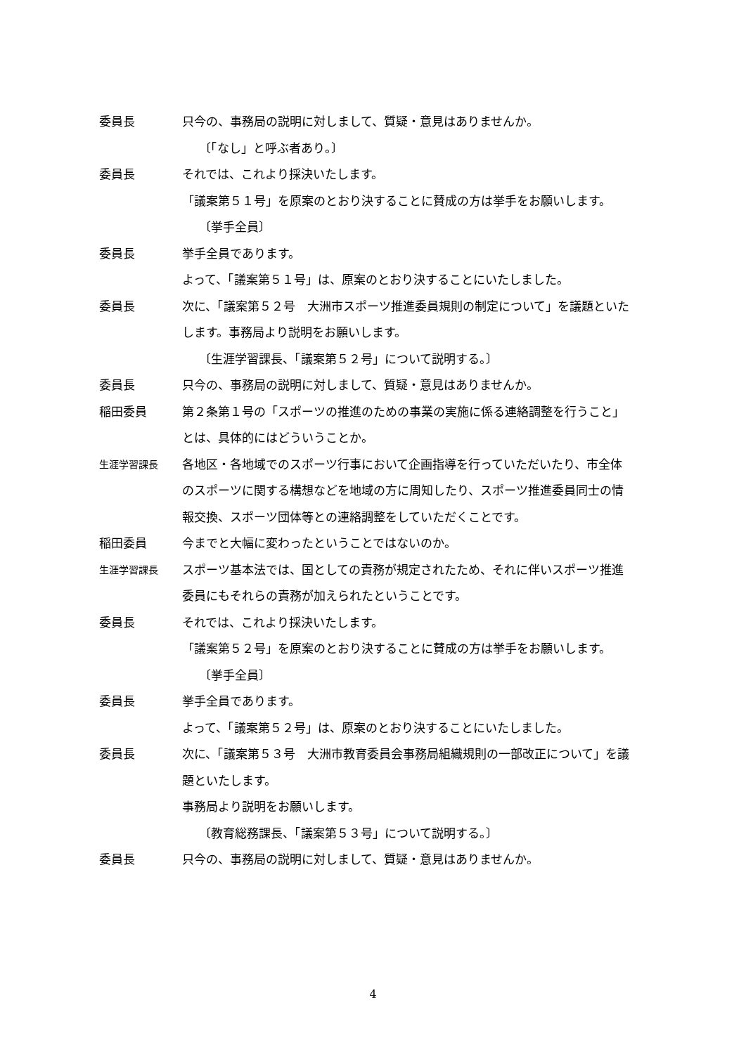委員長 只今の、事務局の説明に対しまして、質疑・意見はありませんか。
〔「なし」と呼ぶ者あり。〕
委員長 それでは、これより採決いたします。
「議案第５１号」を原案のとおり決することに賛成の方は挙手をお願いします。
〔挙手全員〕
委員長 挙手全員であります。
よって、「議案第５１号」は、原案のとおり決することにいたしました。
委員長 次に、「議案第５２号　大洲市スポーツ推進委員規則の制定について」を議題といたします。事務局より説明をお願いします。
〔生涯学習課長、「議案第５２号」について説明する。〕
委員長 只今の、事務局の説明に対しまして、質疑・意見はありませんか。
稲田委員 第２条第１号の「スポーツの推進のための事業の実施に係る連絡調整を行うこと」とは、具体的にはどういうことか。
生涯学習課長
各地区・各地域でのスポーツ行事において企画指導を行っていただいたり、市全体のスポーツに関する構想などを地域の方に周知したり、スポーツ推進委員同士の情報交換、スポーツ団体等との連絡調整をしていただくことです。
稲田委員 今までと大幅に変わったということではないのか。
生涯学習課長
スポーツ基本法では、国としての責務が規定されたため、それに伴いスポーツ推進委員にもそれらの責務が加えられたということです。
委員長 それでは、これより採決いたします。
「議案第５２号」を原案のとおり決することに賛成の方は挙手をお願いします。
〔挙手全員〕
委員長 挙手全員であります。
よって、「議案第５２号」は、原案のとおり決することにいたしました。
委員長 次に、「議案第５３号　大洲市教育委員会事務局組織規則の一部改正について」を議題といたします。
事務局より説明をお願いします。
〔教育総務課長、「議案第５３号」について説明する。〕
委員長 只今の、事務局の説明に対しまして、質疑・意見はありませんか。
4